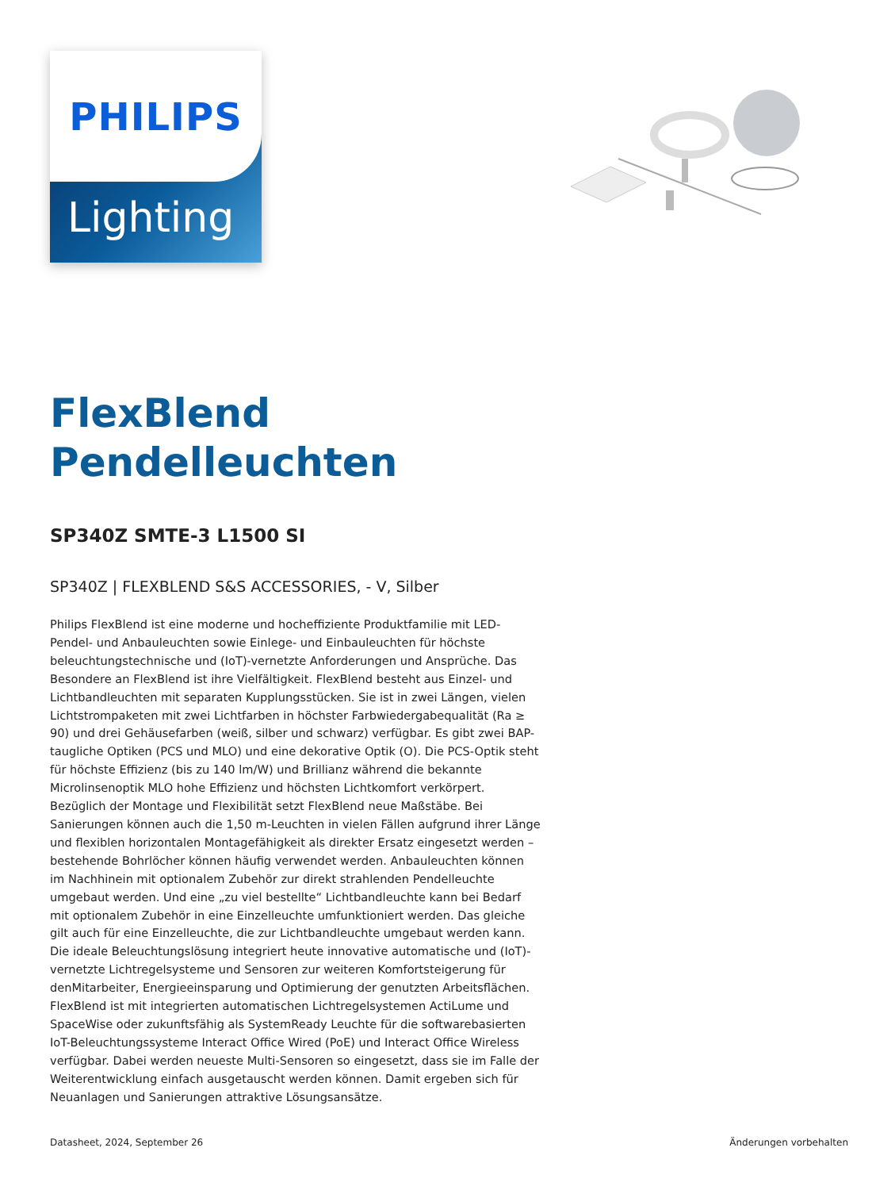Lighting
PHILIPS
FlexBlend Pendelleuchten
SP340Z SMTE-3 L1500 SI
SP340Z | FLEXBLEND S&S ACCESSORIES, - V, Silber
Philips FlexBlend ist eine moderne und hocheffiziente Produktfamilie mit LED-Pendel- und Anbauleuchten sowie Einlege- und Einbauleuchten für höchste beleuchtungstechnische und (IoT)-vernetzte Anforderungen und Ansprüche. Das Besondere an FlexBlend ist ihre Vielfältigkeit. FlexBlend besteht aus Einzel- und Lichtbandleuchten mit separaten Kupplungsstücken. Sie ist in zwei Längen, vielen Lichtstrompaketen mit zwei Lichtfarben in höchster Farbwiedergabequalität (Ra ≥ 90) und drei Gehäusefarben (weiß, silber und schwarz) verfügbar. Es gibt zwei BAP-taugliche Optiken (PCS und MLO) und eine dekorative Optik (O). Die PCS-Optik steht für höchste Effizienz (bis zu 140 lm/W) und Brillianz während die bekannte Microlinsenoptik MLO hohe Effizienz und höchsten Lichtkomfort verkörpert. Bezüglich der Montage und Flexibilität setzt FlexBlend neue Maßstäbe. Bei Sanierungen können auch die 1,50 m-Leuchten in vielen Fällen aufgrund ihrer Länge und flexiblen horizontalen Montagefähigkeit als direkter Ersatz eingesetzt werden – bestehende Bohrlöcher können häufig verwendet werden. Anbauleuchten können im Nachhinein mit optionalem Zubehör zur direkt strahlenden Pendelleuchte umgebaut werden. Und eine „zu viel bestellte“ Lichtbandleuchte kann bei Bedarf mit optionalem Zubehör in eine Einzelleuchte umfunktioniert werden. Das gleiche gilt auch für eine Einzelleuchte, die zur Lichtbandleuchte umgebaut werden kann. Die ideale Beleuchtungslösung integriert heute innovative automatische und (IoT)-vernetzte Lichtregelsysteme und Sensoren zur weiteren Komfortsteigerung für denMitarbeiter, Energieeinsparung und Optimierung der genutzten Arbeitsflächen. FlexBlend ist mit integrierten automatischen Lichtregelsystemen ActiLume und SpaceWise oder zukunftsfähig als SystemReady Leuchte für die softwarebasierten IoT-Beleuchtungssysteme Interact Office Wired (PoE) und Interact Office Wireless verfügbar. Dabei werden neueste Multi-Sensoren so eingesetzt, dass sie im Falle der Weiterentwicklung einfach ausgetauscht werden können. Damit ergeben sich für Neuanlagen und Sanierungen attraktive Lösungsansätze.
Datasheet, 2024, September 26 Änderungen vorbehalten